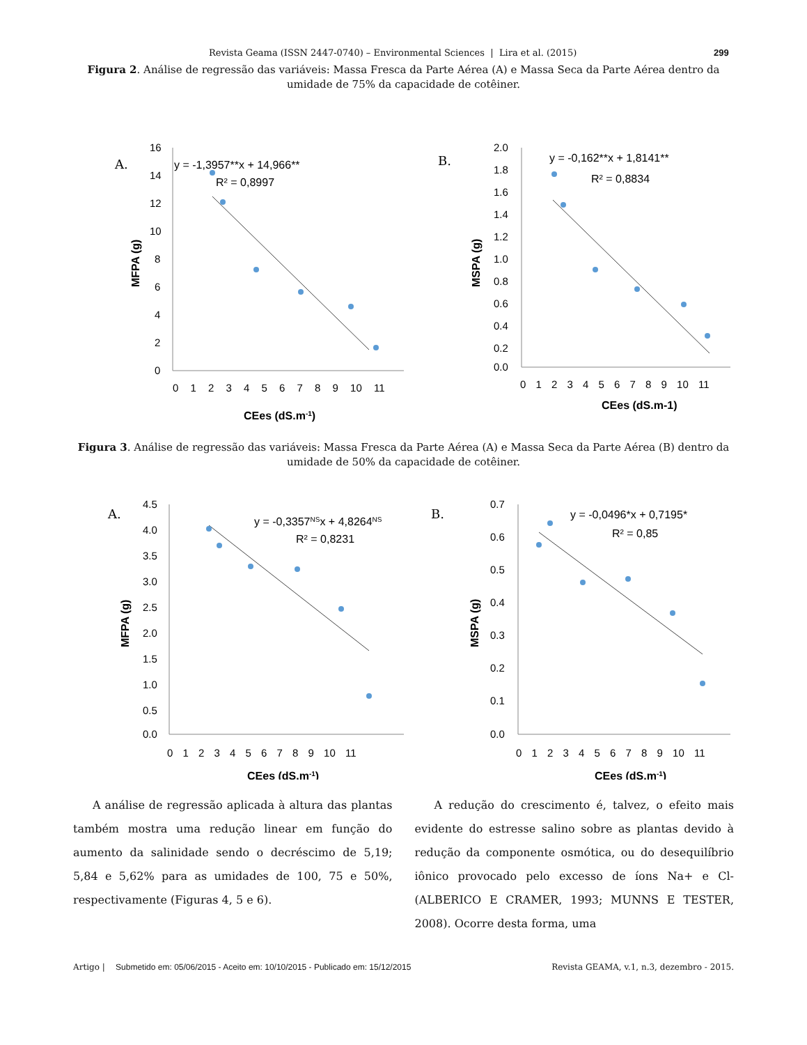Revista Geama (ISSN 2447-0740) – Environmental Sciences | Lira et al. (2015) 299
Figura 2. Análise de regressão das variáveis: Massa Fresca da Parte Aérea (A) e Massa Seca da Parte Aérea dentro da umidade de 75% da capacidade de cotêiner.
A.
y = -1,3957**x + 14,966**
R² = 0,8997
16
14
12
10
8
6
4
2
0
0 1 2 3 4 5 6 7 8 9 10 11
CEes (dS.m-1)
MFPA (g)
B.
y = -0,162**x + 1,8141**
R² = 0,8834
2.0
1.8
1.6
1.4
1.2
1.0
0.8
0.6
0.4
0.2
0.0
0 1 2 3 4 5 6 7 8 9 10 11
CEes (dS.m-1)
MSPA (g)
Figura 3. Análise de regressão das variáveis: Massa Fresca da Parte Aérea (A) e Massa Seca da Parte Aérea (B) dentro da umidade de 50% da capacidade de cotêiner.
A.
y = -0,3357NSx + 4,8264NS
R² = 0,8231
4.5
4.0
3.5
3.0
2.5
2.0
1.5
1.0
0.5
0.0
0 1 2 3 4 5 6 7 8 9 10 11
CEes (dS.m-1)
MFPA (g)
B.
y = -0,0496*x + 0,7195*
R² = 0,85
0.7
0.6
0.5
0.4
0.3
0.2
0.1
0.0
0 1 2 3 4 5 6 7 8 9 10 11
CEes (dS.m-1)
MSPA (g)
A análise de regressão aplicada à altura das plantas também mostra uma redução linear em função do aumento da salinidade sendo o decréscimo de 5,19; 5,84 e 5,62% para as umidades de 100, 75 e 50%, respectivamente (Figuras 4, 5 e 6).
A redução do crescimento é, talvez, o efeito mais evidente do estresse salino sobre as plantas devido à redução da componente osmótica, ou do desequilíbrio iônico provocado pelo excesso de íons Na+ e Cl- (ALBERICO E CRAMER, 1993; MUNNS E TESTER, 2008). Ocorre desta forma, uma
Artigo | Submetido em: 05/06/2015 - Aceito em: 10/10/2015 - Publicado em: 15/12/2015 Revista GEAMA, v.1, n.3, dezembro - 2015.